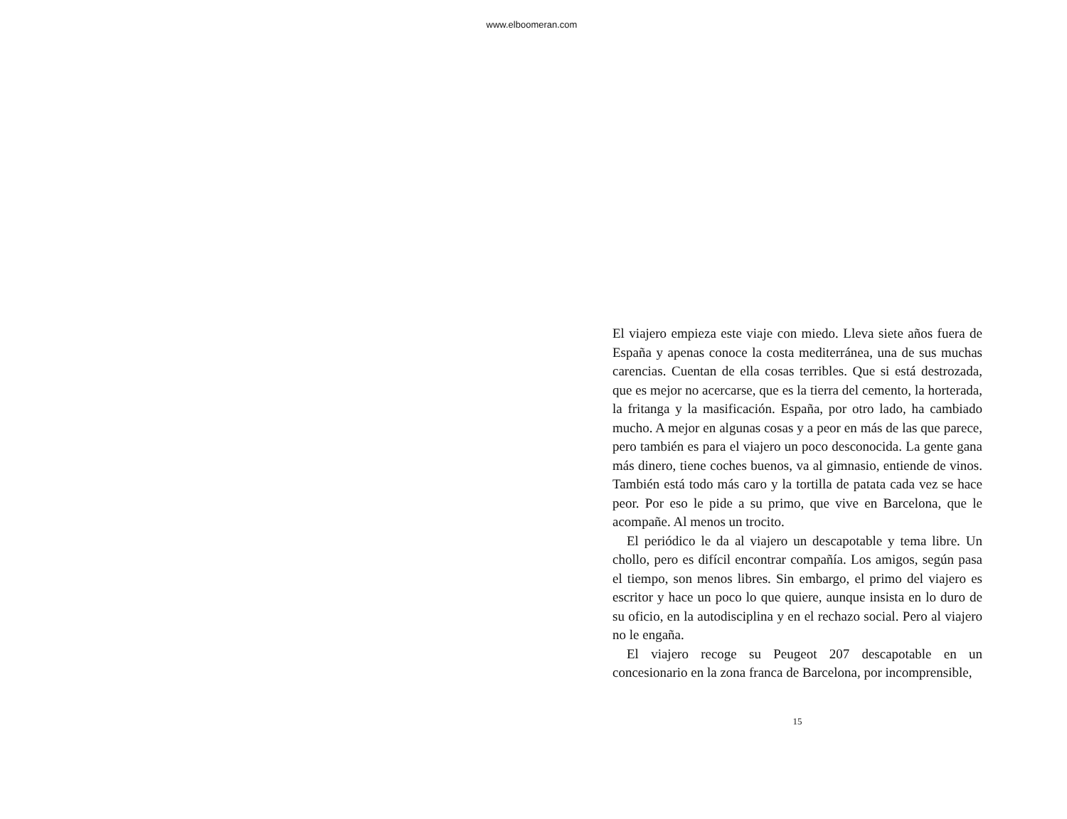www.elboomeran.com
El viajero empieza este viaje con miedo. Lleva siete años fuera de España y apenas conoce la costa mediterránea, una de sus muchas carencias. Cuentan de ella cosas terribles. Que si está destrozada, que es mejor no acercarse, que es la tierra del cemento, la horterada, la fritanga y la masificación. España, por otro lado, ha cambiado mucho. A mejor en algunas cosas y a peor en más de las que parece, pero también es para el viajero un poco desconocida. La gente gana más dinero, tiene coches buenos, va al gimnasio, entiende de vinos. También está todo más caro y la tortilla de patata cada vez se hace peor. Por eso le pide a su primo, que vive en Barcelona, que le acompañe. Al menos un trocito.
El periódico le da al viajero un descapotable y tema libre. Un chollo, pero es difícil encontrar compañía. Los amigos, según pasa el tiempo, son menos libres. Sin embargo, el primo del viajero es escritor y hace un poco lo que quiere, aunque insista en lo duro de su oficio, en la autodisciplina y en el rechazo social. Pero al viajero no le engaña.
El viajero recoge su Peugeot 207 descapotable en un concesionario en la zona franca de Barcelona, por incomprensible,
15